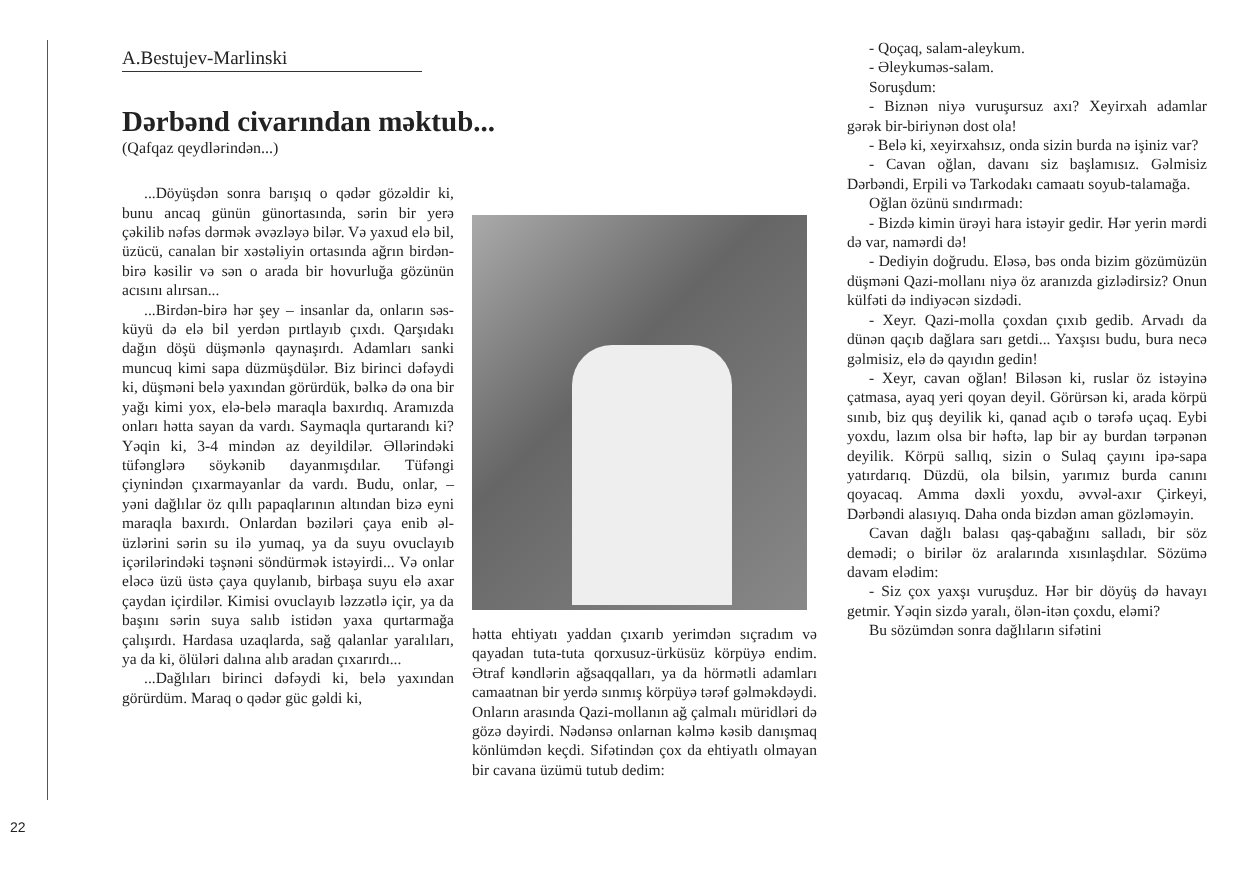A.Bestujev-Marlinski
Dərbənd civarından məktub...
(Qafqaz qeydlərindən...)
...Döyüşdən sonra barışıq o qədər gözəldir ki, bunu ancaq günün günortasında, sərin bir yerə çəkilib nəfəs dərmək əvəzləyə bilər. Və yaxud elə bil, üzücü, canalan bir xəstəliyin ortasında ağrın birdən-birə kəsilir və sən o arada bir hovurluğa gözünün acısını alırsan...
...Birdən-birə hər şey – insanlar da, onların səs-küyü də elə bil yerdən pırtlayıb çıxdı. Qarşıdakı dağın döşü düşmənlə qaynaşırdı. Adamları sanki muncuq kimi sapa düzmüşdülər. Biz birinci dəfəydi ki, düşməni belə yaxından görürdük, bəlkə də ona bir yağı kimi yox, elə-belə maraqla baxırdıq. Aramızda onları hətta sayan da vardı. Saymaqla qurtarandı ki? Yəqin ki, 3-4 mindən az deyildilər. Əllərindəki tüfənglərə söykənib dayanmışdılar. Tüfəngi çiynindən çıxarmayanlar da vardı. Budu, onlar, – yəni dağlılar öz qıllı papaqlarının altından bizə eyni maraqla baxırdı. Onlardan bəziləri çaya enib əl-üzlərini sərin su ilə yumaq, ya da suyu ovuclayıb içərilərindəki təşnəni söndürmək istəyirdi... Və onlar eləcə üzü üstə çaya quylanıb, birbaşa suyu elə axar çaydan içirdilər. Kimisi ovuclayıb ləzzətlə içir, ya da başını sərin suya salıb istidən yaxa qurtarmağa çalışırdı. Hardasa uzaqlarda, sağ qalanlar yaralıları, ya da ki, ölüləri dalına alıb aradan çıxarırdı...
...Dağlıları birinci dəfəydi ki, belə yaxından görürdüm. Maraq o qədər güc gəldi ki,
22
hətta ehtiyatı yaddan çıxarıb yerimdən sıçradım və qayadan tuta-tuta qorxusuz-ürküsüz körpüyə endim. Ətraf kəndlərin ağsaqqalları, ya da hörmətli adamları camaatnan bir yerdə sınmış körpüyə tərəf gəlməkdəydi. Onların arasında Qazi-mollanın ağ çalmalı müridləri də gözə dəyirdi. Nədənsə onlarnan kəlmə kəsib danışmaq könlümdən keçdi. Sifətindən çox da ehtiyatlı olmayan bir cavana üzümü tutub dedim:
- Qoçaq, salam-aleykum.
- Əleykuməs-salam.
Soruşdum:
- Biznən niyə vuruşursuz axı? Xeyirxah adamlar gərək bir-biriynən dost ola!
- Belə ki, xeyirxahsız, onda sizin burda nə işiniz var?
- Cavan oğlan, davanı siz başlamısız. Gəlmisiz Dərbəndi, Erpili və Tarkodakı camaatı soyub-talamağa.
Oğlan özünü sındırmadı:
- Bizdə kimin ürəyi hara istəyir gedir. Hər yerin mərdi də var, namərdi də!
- Dediyin doğrudu. Eləsə, bəs onda bizim gözümüzün düşməni Qazi-mollanı niyə öz aranızda gizlədirsiz? Onun külfəti də indiyəcən sizdədi.
- Xeyr. Qazi-molla çoxdan çıxıb gedib. Arvadı da dünən qaçıb dağlara sarı getdi... Yaxşısı budu, bura necə gəlmisiz, elə də qayıdın gedin!
- Xeyr, cavan oğlan! Biləsən ki, ruslar öz istəyinə çatmasa, ayaq yeri qoyan deyil. Görürsən ki, arada körpü sınıb, biz quş deyilik ki, qanad açıb o tərəfə uçaq. Eybi yoxdu, lazım olsa bir həftə, lap bir ay burdan tərpənən deyilik. Körpü sallıq, sizin o Sulaq çayını ipə-sapa yatırdarıq. Düzdü, ola bilsin, yarımız burda canını qoyacaq. Amma dəxli yoxdu, əvvəl-axır Çirkeyi, Dərbəndi alasıyıq. Daha onda bizdən aman gözləməyin.
Cavan dağlı balası qaş-qabağını salladı, bir söz demədi; o birilər öz aralarında xısınlaşdılar. Sözümə davam elədim:
- Siz çox yaxşı vuruşduz. Hər bir döyüş də havayı getmir. Yəqin sizdə yaralı, ölən-itən çoxdu, eləmi?
Bu sözümdən sonra dağlıların sifətini